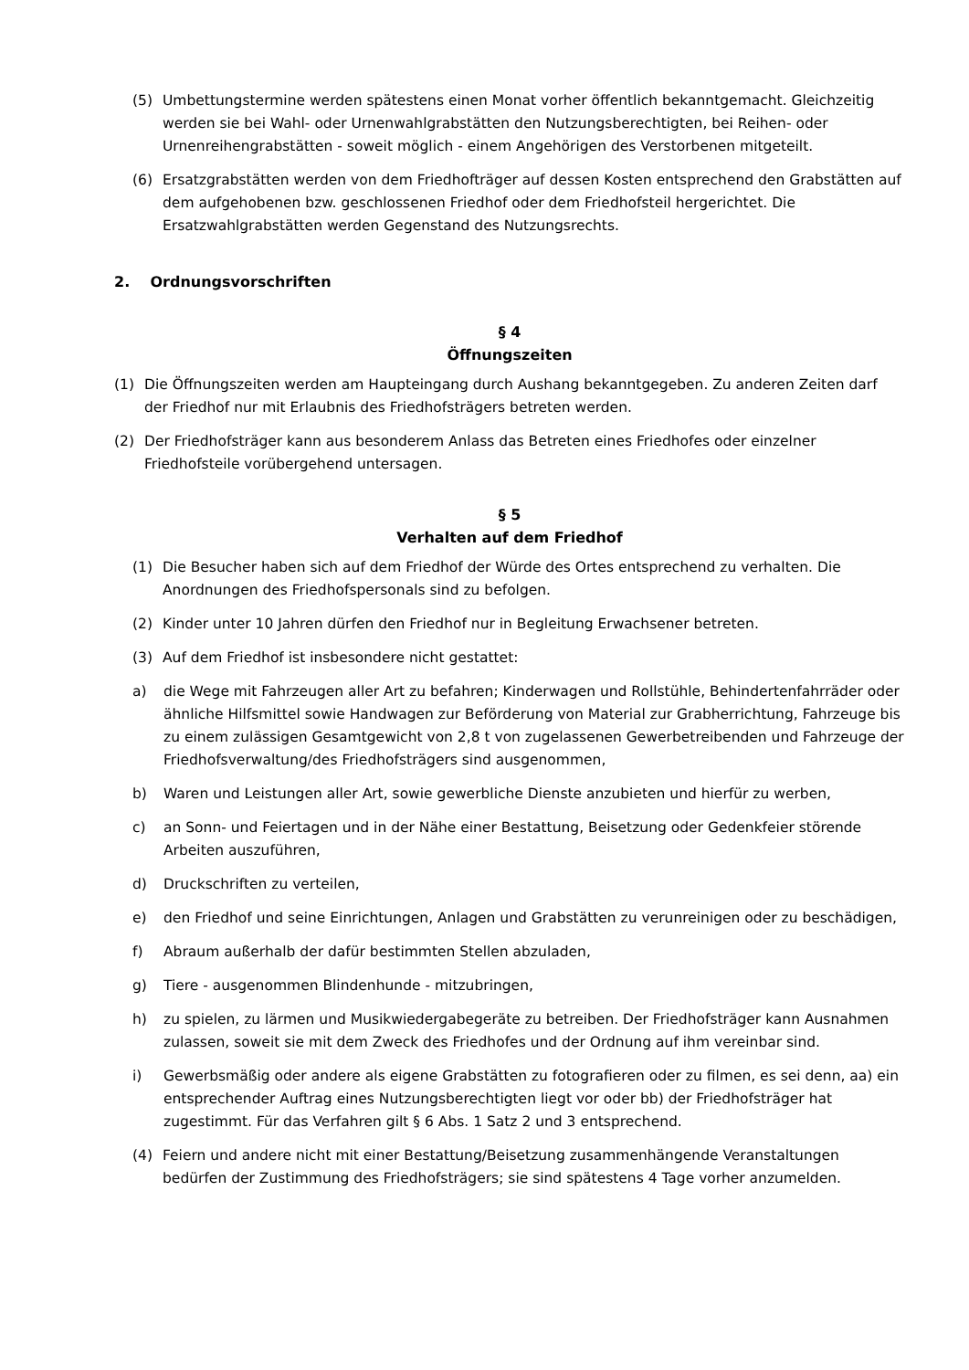(5) Umbettungstermine werden spätestens einen Monat vorher öffentlich bekanntgemacht. Gleichzeitig werden sie bei Wahl- oder Urnenwahlgrabstätten den Nutzungsberechtigten, bei Reihen- oder Urnenreihengrabstätten - soweit möglich - einem Angehörigen des Verstorbenen mitgeteilt.
(6) Ersatzgrabstätten werden von dem Friedhofträger auf dessen Kosten entsprechend den Grabstätten auf dem aufgehobenen bzw. geschlossenen Friedhof oder dem Friedhofsteil hergerichtet. Die Ersatzwahlgrabstätten werden Gegenstand des Nutzungsrechts.
2. Ordnungsvorschriften
§ 4
Öffnungszeiten
(1) Die Öffnungszeiten werden am Haupteingang durch Aushang bekanntgegeben. Zu anderen Zeiten darf der Friedhof nur mit Erlaubnis des Friedhofsträgers betreten werden.
(2) Der Friedhofsträger kann aus besonderem Anlass das Betreten eines Friedhofes oder einzelner Friedhofsteile vorübergehend untersagen.
§ 5
Verhalten auf dem Friedhof
(1) Die Besucher haben sich auf dem Friedhof der Würde des Ortes entsprechend zu verhalten. Die Anordnungen des Friedhofspersonals sind zu befolgen.
(2) Kinder unter 10 Jahren dürfen den Friedhof nur in Begleitung Erwachsener betreten.
(3) Auf dem Friedhof ist insbesondere nicht gestattet:
a) die Wege mit Fahrzeugen aller Art zu befahren; Kinderwagen und Rollstühle, Behindertenfahrräder oder ähnliche Hilfsmittel sowie Handwagen zur Beförderung von Material zur Grabherrichtung, Fahrzeuge bis zu einem zulässigen Gesamtgewicht von 2,8 t von zugelassenen Gewerbetreibenden und Fahrzeuge der Friedhofsverwaltung/des Friedhofsträgers sind ausgenommen,
b) Waren und Leistungen aller Art, sowie gewerbliche Dienste anzubieten und hierfür zu werben,
c) an Sonn- und Feiertagen und in der Nähe einer Bestattung, Beisetzung oder Gedenkfeier störende Arbeiten auszuführen,
d) Druckschriften zu verteilen,
e) den Friedhof und seine Einrichtungen, Anlagen und Grabstätten zu verunreinigen oder zu beschädigen,
f) Abraum außerhalb der dafür bestimmten Stellen abzuladen,
g) Tiere - ausgenommen Blindenhunde - mitzubringen,
h) zu spielen, zu lärmen und Musikwiedergabegeräte zu betreiben. Der Friedhofsträger kann Ausnahmen zulassen, soweit sie mit dem Zweck des Friedhofes und der Ordnung auf ihm vereinbar sind.
i) Gewerbsmäßig oder andere als eigene Grabstätten zu fotografieren oder zu filmen, es sei denn, aa) ein entsprechender Auftrag eines Nutzungsberechtigten liegt vor oder bb) der Friedhofsträger hat zugestimmt. Für das Verfahren gilt § 6 Abs. 1 Satz 2 und 3 entsprechend.
(4) Feiern und andere nicht mit einer Bestattung/Beisetzung zusammenhängende Veranstaltungen bedürfen der Zustimmung des Friedhofsträgers; sie sind spätestens 4 Tage vorher anzumelden.